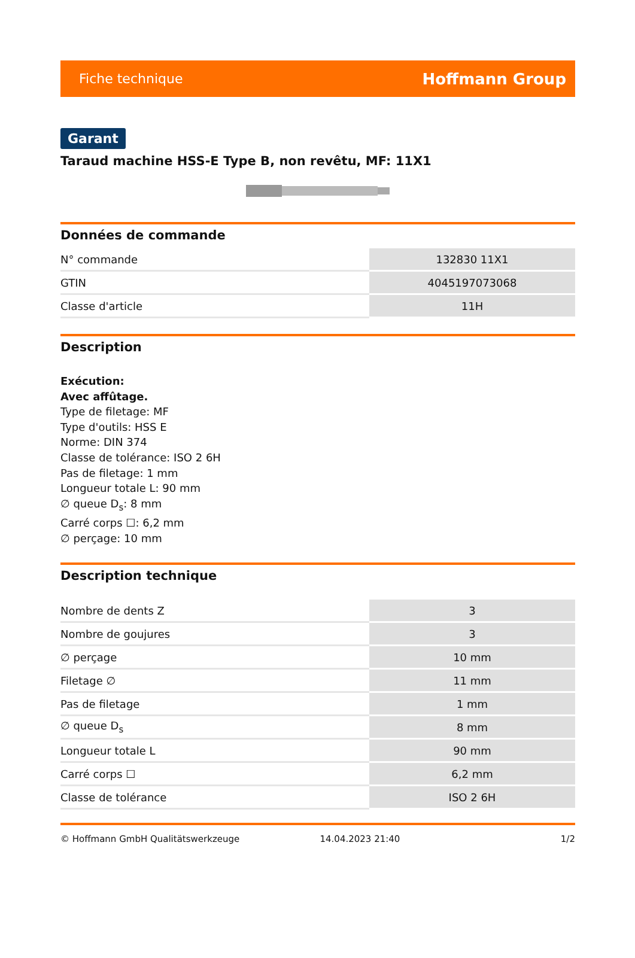Fiche technique Hoffmann Group
Garant
Taraud machine HSS-E Type B, non revêtu, MF: 11X1
Données de commande
| N° commande | 132830 11X1 |
| GTIN | 4045197073068 |
| Classe d'article | 11H |
Description
Exécution:
Avec affûtage.
Type de filetage: MF
Type d'outils: HSS E
Norme: DIN 374
Classe de tolérance: ISO 2 6H
Pas de filetage: 1 mm
Longueur totale L: 90 mm
∅ queue D<sub>s</sub>: 8 mm
Carré corps ☐: 6,2 mm
∅ perçage: 10 mm
Description technique
| Nombre de dents Z | 3 |
| Nombre de goujures | 3 |
| ∅ perçage | 10 mm |
| Filetage ∅ | 11 mm |
| Pas de filetage | 1 mm |
| ∅ queue D<sub>s</sub> | 8 mm |
| Longueur totale L | 90 mm |
| Carré corps ☐ | 6,2 mm |
| Classe de tolérance | ISO 2 6H |
© Hoffmann GmbH Qualitätswerkzeuge 14.04.2023 21:40 1/2